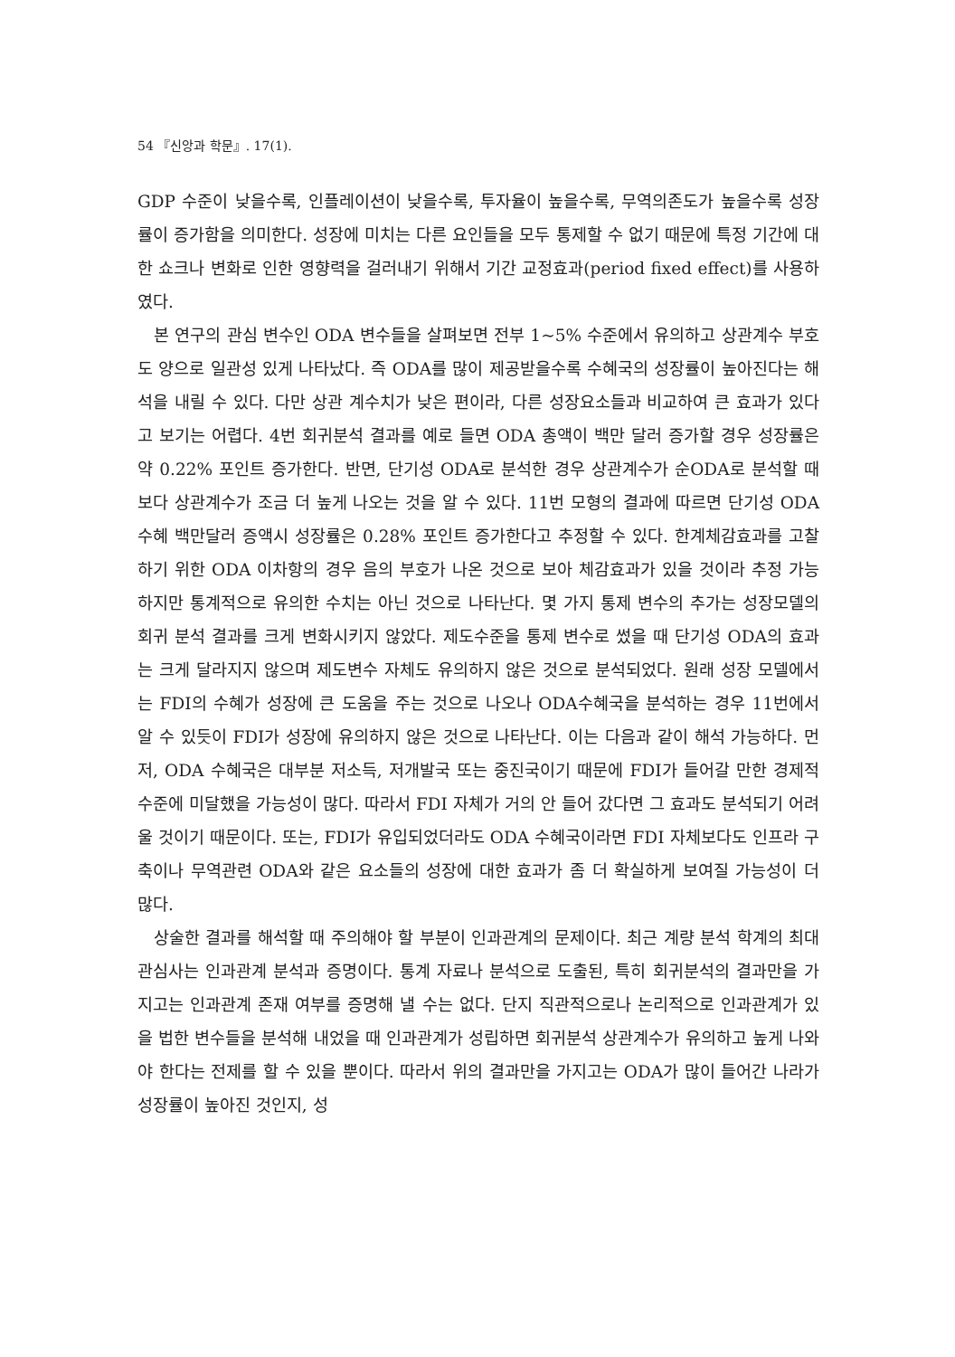54 『신앙과 학문』. 17(1).
GDP 수준이 낮을수록, 인플레이션이 낮을수록, 투자율이 높을수록, 무역의존도가 높을수록 성장률이 증가함을 의미한다. 성장에 미치는 다른 요인들을 모두 통제할 수 없기 때문에 특정 기간에 대한 쇼크나 변화로 인한 영향력을 걸러내기 위해서 기간 교정효과(period fixed effect)를 사용하였다.
본 연구의 관심 변수인 ODA 변수들을 살펴보면 전부 1~5% 수준에서 유의하고 상관계수 부호도 양으로 일관성 있게 나타났다. 즉 ODA를 많이 제공받을수록 수혜국의 성장률이 높아진다는 해석을 내릴 수 있다. 다만 상관 계수치가 낮은 편이라, 다른 성장요소들과 비교하여 큰 효과가 있다고 보기는 어렵다. 4번 회귀분석 결과를 예로 들면 ODA 총액이 백만 달러 증가할 경우 성장률은 약 0.22% 포인트 증가한다. 반면, 단기성 ODA로 분석한 경우 상관계수가 순ODA로 분석할 때보다 상관계수가 조금 더 높게 나오는 것을 알 수 있다. 11번 모형의 결과에 따르면 단기성 ODA 수혜 백만달러 증액시 성장률은 0.28% 포인트 증가한다고 추정할 수 있다. 한계체감효과를 고찰하기 위한 ODA 이차항의 경우 음의 부호가 나온 것으로 보아 체감효과가 있을 것이라 추정 가능하지만 통계적으로 유의한 수치는 아닌 것으로 나타난다. 몇 가지 통제 변수의 추가는 성장모델의 회귀 분석 결과를 크게 변화시키지 않았다. 제도수준을 통제 변수로 썼을 때 단기성 ODA의 효과는 크게 달라지지 않으며 제도변수 자체도 유의하지 않은 것으로 분석되었다. 원래 성장 모델에서는 FDI의 수혜가 성장에 큰 도움을 주는 것으로 나오나 ODA수혜국을 분석하는 경우 11번에서 알 수 있듯이 FDI가 성장에 유의하지 않은 것으로 나타난다. 이는 다음과 같이 해석 가능하다. 먼저, ODA 수혜국은 대부분 저소득, 저개발국 또는 중진국이기 때문에 FDI가 들어갈 만한 경제적 수준에 미달했을 가능성이 많다. 따라서 FDI 자체가 거의 안 들어 갔다면 그 효과도 분석되기 어려울 것이기 때문이다. 또는, FDI가 유입되었더라도 ODA 수혜국이라면 FDI 자체보다도 인프라 구축이나 무역관련 ODA와 같은 요소들의 성장에 대한 효과가 좀 더 확실하게 보여질 가능성이 더 많다.
상술한 결과를 해석할 때 주의해야 할 부분이 인과관계의 문제이다. 최근 계량 분석 학계의 최대 관심사는 인과관계 분석과 증명이다. 통계 자료나 분석으로 도출된, 특히 회귀분석의 결과만을 가지고는 인과관계 존재 여부를 증명해 낼 수는 없다. 단지 직관적으로나 논리적으로 인과관계가 있을 법한 변수들을 분석해 내었을 때 인과관계가 성립하면 회귀분석 상관계수가 유의하고 높게 나와야 한다는 전제를 할 수 있을 뿐이다. 따라서 위의 결과만을 가지고는 ODA가 많이 들어간 나라가 성장률이 높아진 것인지, 성